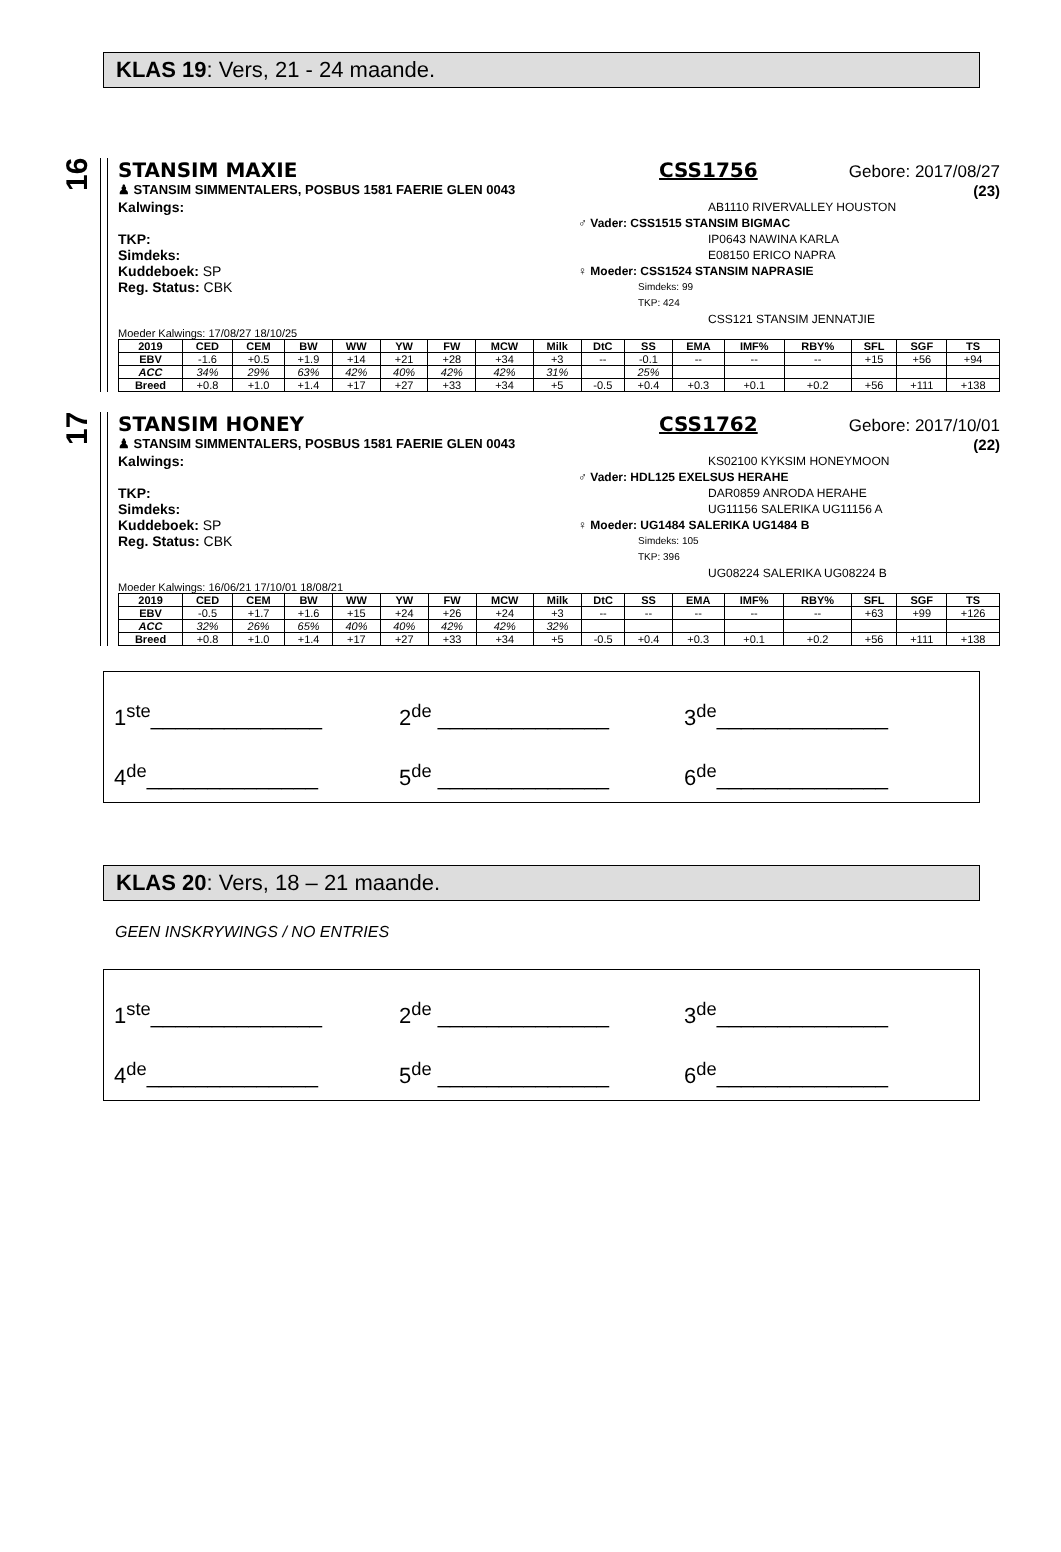KLAS 19: Vers, 21 - 24 maande.
16
STANSIM MAXIE CSS1756 Gebore: 2017/08/27
♟ STANSIM SIMMENTALERS, POSBUS 1581 FAERIE GLEN 0043 (23)
Kalwings:
TKP:
Simdeks:
Kuddeboek: SP
Reg. Status: CBK
AB1110 RIVERVALLEY HOUSTON
♂ Vader: CSS1515 STANSIM BIGMAC
IP0643 NAWINA KARLA
E08150 ERICO NAPRA
♀ Moeder: CSS1524 STANSIM NAPRASIE
Simdeks: 99
TKP: 424
CSS121 STANSIM JENNATJIE
Moeder Kalwings: 17/08/27 18/10/25
| 2019 | CED | CEM | BW | WW | YW | FW | MCW | Milk | DtC | SS | EMA | IMF% | RBY% | SFL | SGF | TS |
| --- | --- | --- | --- | --- | --- | --- | --- | --- | --- | --- | --- | --- | --- | --- | --- | --- |
| EBV | -1.6 | +0.5 | +1.9 | +14 | +21 | +28 | +34 | +3 | -- | -0.1 | -- | -- | -- | +15 | +56 | +94 |
| ACC | 34% | 29% | 63% | 42% | 40% | 42% | 42% | 31% | | 25% | | | | | | |
| Breed | +0.8 | +1.0 | +1.4 | +17 | +27 | +33 | +34 | +5 | -0.5 | +0.4 | +0.3 | +0.1 | +0.2 | +56 | +111 | +138 |
17
STANSIM HONEY CSS1762 Gebore: 2017/10/01
♟ STANSIM SIMMENTALERS, POSBUS 1581 FAERIE GLEN 0043 (22)
Kalwings:
TKP:
Simdeks:
Kuddeboek: SP
Reg. Status: CBK
KS02100 KYKSIM HONEYMOON
♂ Vader: HDL125 EXELSUS HERAHE
DAR0859 ANRODA HERAHE
UG11156 SALERIKA UG11156 A
♀ Moeder: UG1484 SALERIKA UG1484 B
Simdeks: 105
TKP: 396
UG08224 SALERIKA UG08224 B
Moeder Kalwings: 16/06/21 17/10/01 18/08/21
| 2019 | CED | CEM | BW | WW | YW | FW | MCW | Milk | DtC | SS | EMA | IMF% | RBY% | SFL | SGF | TS |
| --- | --- | --- | --- | --- | --- | --- | --- | --- | --- | --- | --- | --- | --- | --- | --- | --- |
| EBV | -0.5 | +1.7 | +1.6 | +15 | +24 | +26 | +24 | +3 | -- | -- | -- | -- | -- | +63 | +99 | +126 |
| ACC | 32% | 26% | 65% | 40% | 40% | 42% | 42% | 32% | | | | | | | | |
| Breed | +0.8 | +1.0 | +1.4 | +17 | +27 | +33 | +34 | +5 | -0.5 | +0.4 | +0.3 | +0.1 | +0.2 | +56 | +111 | +138 |
1<sup>ste</sup>______________
2<sup>de</sup> ______________
3<sup>de</sup>______________
4<sup>de</sup>______________
5<sup>de</sup> ______________
6<sup>de</sup>______________
KLAS 20: Vers, 18 – 21 maande.
GEEN INSKRYWINGS / NO ENTRIES
1<sup>ste</sup>______________
2<sup>de</sup> ______________
3<sup>de</sup>______________
4<sup>de</sup>______________
5<sup>de</sup> ______________
6<sup>de</sup>______________